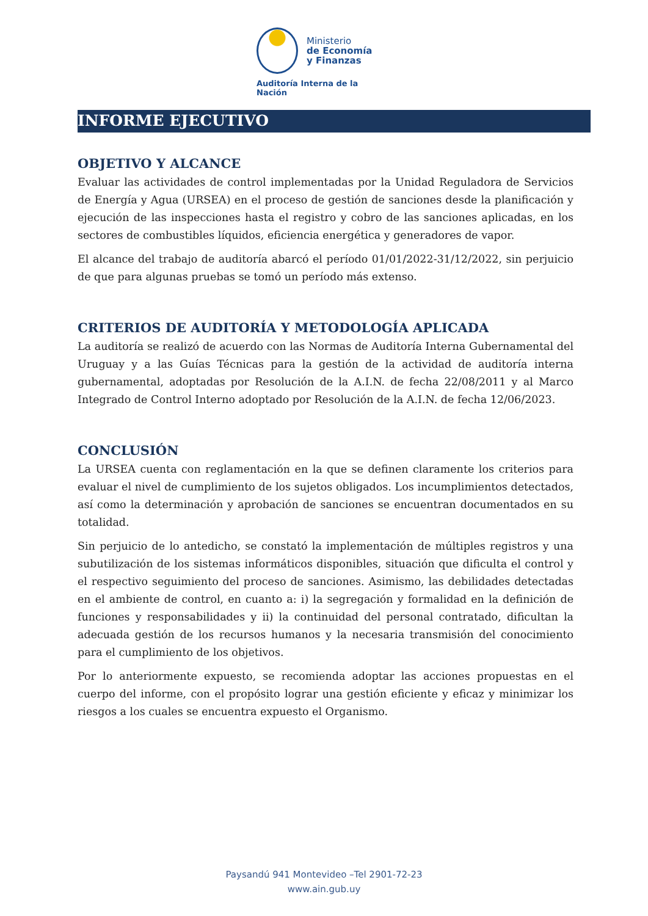Ministerio
de Economía
y Finanzas
Auditoría Interna de la Nación
INFORME EJECUTIVO
OBJETIVO Y ALCANCE
Evaluar las actividades de control implementadas por la Unidad Reguladora de Servicios de Energía y Agua (URSEA) en el proceso de gestión de sanciones desde la planificación y ejecución de las inspecciones hasta el registro y cobro de las sanciones aplicadas, en los sectores de combustibles líquidos, eficiencia energética y generadores de vapor.
El alcance del trabajo de auditoría abarcó el período 01/01/2022-31/12/2022, sin perjuicio de que para algunas pruebas se tomó un período más extenso.
CRITERIOS DE AUDITORÍA Y METODOLOGÍA APLICADA
La auditoría se realizó de acuerdo con las Normas de Auditoría Interna Gubernamental del Uruguay y a las Guías Técnicas para la gestión de la actividad de auditoría interna gubernamental, adoptadas por Resolución de la A.I.N. de fecha 22/08/2011 y al Marco Integrado de Control Interno adoptado por Resolución de la A.I.N. de fecha 12/06/2023.
CONCLUSIÓN
La URSEA cuenta con reglamentación en la que se definen claramente los criterios para evaluar el nivel de cumplimiento de los sujetos obligados. Los incumplimientos detectados, así como la determinación y aprobación de sanciones se encuentran documentados en su totalidad.
Sin perjuicio de lo antedicho, se constató la implementación de múltiples registros y una subutilización de los sistemas informáticos disponibles, situación que dificulta el control y el respectivo seguimiento del proceso de sanciones. Asimismo, las debilidades detectadas en el ambiente de control, en cuanto a: i) la segregación y formalidad en la definición de funciones y responsabilidades y ii) la continuidad del personal contratado, dificultan la adecuada gestión de los recursos humanos y la necesaria transmisión del conocimiento para el cumplimiento de los objetivos.
Por lo anteriormente expuesto, se recomienda adoptar las acciones propuestas en el cuerpo del informe, con el propósito lograr una gestión eficiente y eficaz y minimizar los riesgos a los cuales se encuentra expuesto el Organismo.
Paysandú 941 Montevideo –Tel 2901-72-23
www.ain.gub.uy